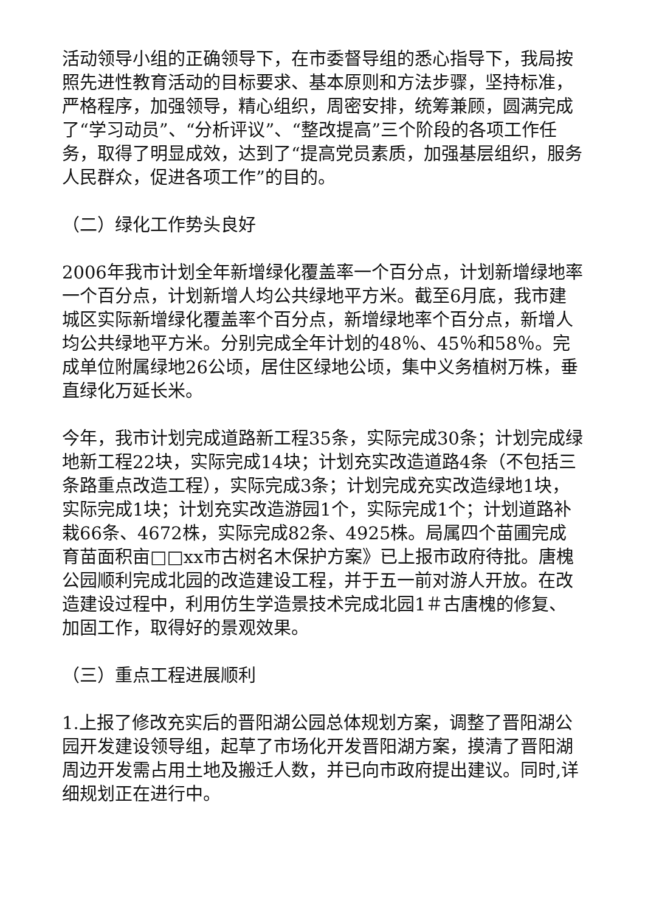活动领导小组的正确领导下，在市委督导组的悉心指导下，我局按照先进性教育活动的目标要求、基本原则和方法步骤，坚持标准，严格程序，加强领导，精心组织，周密安排，统筹兼顾，圆满完成了“学习动员”、“分析评议”、“整改提高”三个阶段的各项工作任务，取得了明显成效，达到了“提高党员素质，加强基层组织，服务人民群众，促进各项工作”的目的。
（二）绿化工作势头良好
2006年我市计划全年新增绿化覆盖率一个百分点，计划新增绿地率一个百分点，计划新增人均公共绿地平方米。截至6月底，我市建城区实际新增绿化覆盖率个百分点，新增绿地率个百分点，新增人均公共绿地平方米。分别完成全年计划的48％、45％和58％。完成单位附属绿地26公顷，居住区绿地公顷，集中义务植树万株，垂直绿化万延长米。
今年，我市计划完成道路新工程35条，实际完成30条；计划完成绿地新工程22块，实际完成14块；计划充实改造道路4条（不包括三条路重点改造工程），实际完成3条；计划完成充实改造绿地1块，实际完成1块；计划充实改造游园1个，实际完成1个；计划道路补栽66条、4672株，实际完成82条、4925株。局属四个苗圃完成育苗面积亩□□xx市古树名木保护方案》已上报市政府待批。唐槐公园顺利完成北园的改造建设工程，并于五一前对游人开放。在改造建设过程中，利用仿生学造景技术完成北园1＃古唐槐的修复、加固工作，取得好的景观效果。
（三）重点工程进展顺利
1.上报了修改充实后的晋阳湖公园总体规划方案，调整了晋阳湖公园开发建设领导组，起草了市场化开发晋阳湖方案，摸清了晋阳湖周边开发需占用土地及搬迁人数，并已向市政府提出建议。同时,详细规划正在进行中。